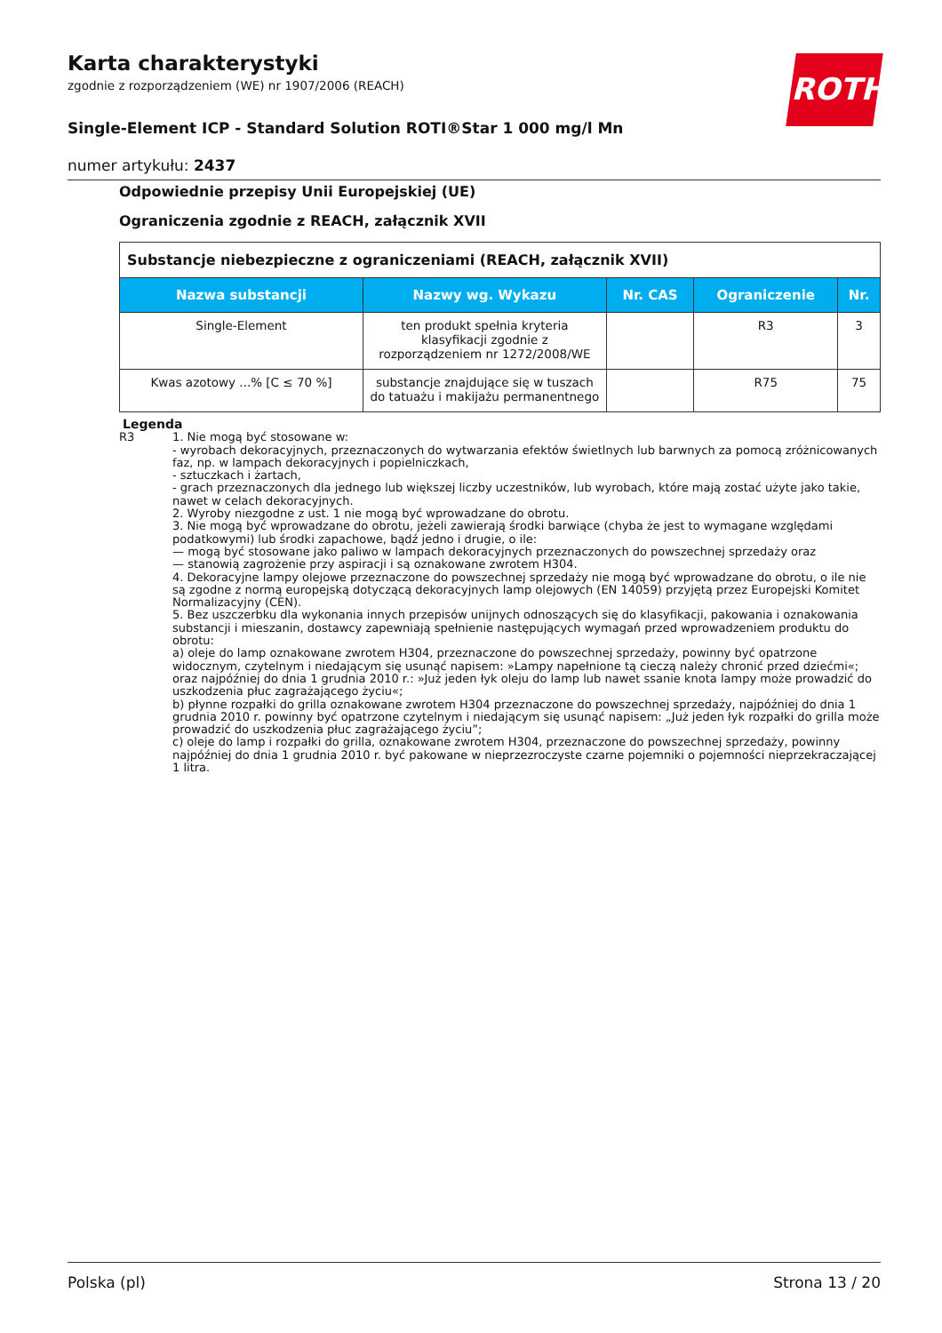Karta charakterystyki
zgodnie z rozporządzeniem (WE) nr 1907/2006 (REACH)
Single-Element ICP - Standard Solution ROTI®Star 1 000 mg/l Mn
numer artykułu: 2437
ROTH
Odpowiednie przepisy Unii Europejskiej (UE)
Ograniczenia zgodnie z REACH, załącznik XVII
| Substancje niebezpieczne z ograniczeniami (REACH, załącznik XVII) | | | | |
| --- | --- | --- | --- | --- |
| Nazwa substancji | Nazwy wg. Wykazu | Nr. CAS | Ograniczenie | Nr. |
| Single-Element | ten produkt spełnia kryteria klasyfikacji zgodnie z rozporządzeniem nr 1272/2008/WE | | R3 | 3 |
| Kwas azotowy ...% [C ≤ 70 %] | substancje znajdujące się w tuszach do tatuażu i makijażu permanentnego | | R75 | 75 |
Legenda
R3 1. Nie mogą być stosowane w:
- wyrobach dekoracyjnych, przeznaczonych do wytwarzania efektów świetlnych lub barwnych za pomocą zróżnicowanych faz, np. w lampach dekoracyjnych i popielniczkach,
- sztuczkach i żartach,
- grach przeznaczonych dla jednego lub większej liczby uczestników, lub wyrobach, które mają zostać użyte jako takie, nawet w celach dekoracyjnych.
2. Wyroby niezgodne z ust. 1 nie mogą być wprowadzane do obrotu.
3. Nie mogą być wprowadzane do obrotu, jeżeli zawierają środki barwiące (chyba że jest to wymagane względami podatkowymi) lub środki zapachowe, bądź jedno i drugie, o ile:
— mogą być stosowane jako paliwo w lampach dekoracyjnych przeznaczonych do powszechnej sprzedaży oraz
— stanowią zagrożenie przy aspiracji i są oznakowane zwrotem H304.
4. Dekoracyjne lampy olejowe przeznaczone do powszechnej sprzedaży nie mogą być wprowadzane do obrotu, o ile nie są zgodne z normą europejską dotyczącą dekoracyjnych lamp olejowych (EN 14059) przyjętą przez Europejski Komitet Normalizacyjny (CEN).
5. Bez uszczerbku dla wykonania innych przepisów unijnych odnoszących się do klasyfikacji, pakowania i oznakowania substancji i mieszanin, dostawcy zapewniają spełnienie następujących wymagań przed wprowadzeniem produktu do obrotu:
a) oleje do lamp oznakowane zwrotem H304, przeznaczone do powszechnej sprzedaży, powinny być opatrzone widocznym, czytelnym i niedającym się usunąć napisem: »Lampy napełnione tą cieczą należy chronić przed dziećmi«; oraz najpóźniej do dnia 1 grudnia 2010 r.: »Już jeden łyk oleju do lamp lub nawet ssanie knota lampy może prowadzić do uszkodzenia płuc zagrażającego życiu«;
b) płynne rozpałki do grilla oznakowane zwrotem H304 przeznaczone do powszechnej sprzedaży, najpóźniej do dnia 1 grudnia 2010 r. powinny być opatrzone czytelnym i niedającym się usunąć napisem: „Już jeden łyk rozpałki do grilla może prowadzić do uszkodzenia płuc zagrażającego życiu”;
c) oleje do lamp i rozpałki do grilla, oznakowane zwrotem H304, przeznaczone do powszechnej sprzedaży, powinny najpóźniej do dnia 1 grudnia 2010 r. być pakowane w nieprzezroczyste czarne pojemniki o pojemności nieprzekraczającej 1 litra.
Polska (pl) Strona 13 / 20